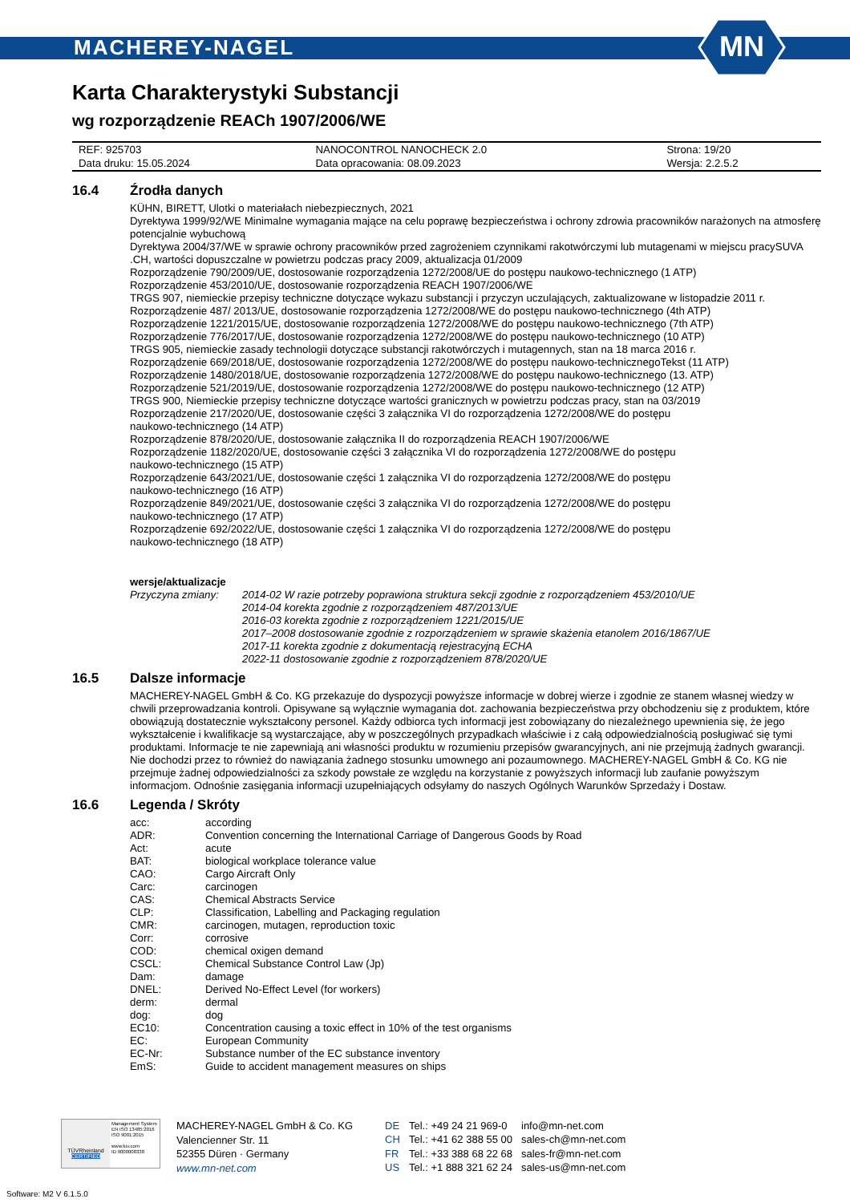MACHEREY-NAGEL
MN
Karta Charakterystyki Substancji
wg rozporządzenie REACh 1907/2006/WE
| REF: 925703 | NANOCONTROL NANOCHECK 2.0 | Strona: 19/20 |
| Data druku: 15.05.2024 | Data opracowania: 08.09.2023 | Wersja: 2.2.5.2 |
16.4 Źrodła danych
KÜHN, BIRETT, Ulotki o materiałach niebezpiecznych, 2021
Dyrektywa 1999/92/WE Minimalne wymagania mające na celu poprawę bezpieczeństwa i ochrony zdrowia pracowników narażonych na atmosferę potencjalnie wybuchową
Dyrektywa 2004/37/WE w sprawie ochrony pracowników przed zagrożeniem czynnikami rakotwórczymi lub mutagenami w miejscu pracySUVA .CH, wartości dopuszczalne w powietrzu podczas pracy 2009, aktualizacja 01/2009
Rozporządzenie 790/2009/UE, dostosowanie rozporządzenia 1272/2008/UE do postępu naukowo-technicznego (1 ATP)
Rozporządzenie 453/2010/UE, dostosowanie rozporządzenia REACH 1907/2006/WE
TRGS 907, niemieckie przepisy techniczne dotyczące wykazu substancji i przyczyn uczulających, zaktualizowane w listopadzie 2011 r.
Rozporządzenie 487/ 2013/UE, dostosowanie rozporządzenia 1272/2008/WE do postępu naukowo-technicznego (4th ATP)
Rozporządzenie 1221/2015/UE, dostosowanie rozporządzenia 1272/2008/WE do postępu naukowo-technicznego (7th ATP)
Rozporządzenie 776/2017/UE, dostosowanie rozporządzenia 1272/2008/WE do postępu naukowo-technicznego (10 ATP)
TRGS 905, niemieckie zasady technologii dotyczące substancji rakotwórczych i mutagennych, stan na 18 marca 2016 r.
Rozporządzenie 669/2018/UE, dostosowanie rozporządzenia 1272/2008/WE do postępu naukowo-technicznegoTekst (11 ATP)
Rozporządzenie 1480/2018/UE, dostosowanie rozporządzenia 1272/2008/WE do postępu naukowo-technicznego (13. ATP)
Rozporządzenie 521/2019/UE, dostosowanie rozporządzenia 1272/2008/WE do postępu naukowo-technicznego (12 ATP)
TRGS 900, Niemieckie przepisy techniczne dotyczące wartości granicznych w powietrzu podczas pracy, stan na 03/2019
Rozporządzenie 217/2020/UE, dostosowanie części 3 załącznika VI do rozporządzenia 1272/2008/WE do postępu
naukowo-technicznego (14 ATP)
Rozporządzenie 878/2020/UE, dostosowanie załącznika II do rozporządzenia REACH 1907/2006/WE
Rozporządzenie 1182/2020/UE, dostosowanie części 3 załącznika VI do rozporządzenia 1272/2008/WE do postępu
naukowo-technicznego (15 ATP)
Rozporządzenie 643/2021/UE, dostosowanie części 1 załącznika VI do rozporządzenia 1272/2008/WE do postępu
naukowo-technicznego (16 ATP)
Rozporządzenie 849/2021/UE, dostosowanie części 3 załącznika VI do rozporządzenia 1272/2008/WE do postępu
naukowo-technicznego (17 ATP)
Rozporządzenie 692/2022/UE, dostosowanie części 1 załącznika VI do rozporządzenia 1272/2008/WE do postępu
naukowo-technicznego (18 ATP)
wersje/aktualizacje
| Przyczyna zmiany: | 2014-02 W razie potrzeby poprawiona struktura sekcji zgodnie z rozporządzeniem 453/2010/UE 2014-04 korekta zgodnie z rozporządzeniem 487/2013/UE 2016-03 korekta zgodnie z rozporządzeniem 1221/2015/UE 2017–2008 dostosowanie zgodnie z rozporządzeniem w sprawie skażenia etanolem 2016/1867/UE 2017-11 korekta zgodnie z dokumentacją rejestracyjną ECHA 2022-11 dostosowanie zgodnie z rozporządzeniem 878/2020/UE |
16.5 Dalsze informacje
MACHEREY-NAGEL GmbH & Co. KG przekazuje do dyspozycji powyższe informacje w dobrej wierze i zgodnie ze stanem własnej wiedzy w chwili przeprowadzania kontroli. Opisywane są wyłącznie wymagania dot. zachowania bezpieczeństwa przy obchodzeniu się z produktem, które obowiązują dostatecznie wykształcony personel. Każdy odbiorca tych informacji jest zobowiązany do niezależnego upewnienia się, że jego wykształcenie i kwalifikacje są wystarczające, aby w poszczególnych przypadkach właściwie i z całą odpowiedzialnością posługiwać się tymi produktami. Informacje te nie zapewniają ani własności produktu w rozumieniu przepisów gwarancyjnych, ani nie przejmują żadnych gwarancji. Nie dochodzi przez to również do nawiązania żadnego stosunku umownego ani pozaumownego. MACHEREY-NAGEL GmbH & Co. KG nie przejmuje żadnej odpowiedzialności za szkody powstałe ze względu na korzystanie z powyższych informacji lub zaufanie powyższym informacjom. Odnośnie zasięgania informacji uzupełniających odsyłamy do naszych Ogólnych Warunków Sprzedaży i Dostaw.
16.6 Legenda / Skróty
| acc: | according |
| ADR: | Convention concerning the International Carriage of Dangerous Goods by Road |
| Act: | acute |
| BAT: | biological workplace tolerance value |
| CAO: | Cargo Aircraft Only |
| Carc: | carcinogen |
| CAS: | Chemical Abstracts Service |
| CLP: | Classification, Labelling and Packaging regulation |
| CMR: | carcinogen, mutagen, reproduction toxic |
| Corr: | corrosive |
| COD: | chemical oxigen demand |
| CSCL: | Chemical Substance Control Law (Jp) |
| Dam: | damage |
| DNEL: | Derived No-Effect Level (for workers) |
| derm: | dermal |
| dog: | dog |
| EC10: | Concentration causing a toxic effect in 10% of the test organisms |
| EC: | European Community |
| EC-Nr: | Substance number of the EC substance inventory |
| EmS: | Guide to accident management measures on ships |
TÜVRheinland
CERTIFIED
Management System
EN ISO 13485:2016
ISO 9001:2015
www.tuv.com
ID 9000008338
MACHEREY-NAGEL GmbH & Co. KG
Valencienner Str. 11
52355 Düren · Germany
www.mn-net.com
| DE | Tel.: +49 24 21 969-0 | info@mn-net.com |
| CH | Tel.: +41 62 388 55 00 | sales-ch@mn-net.com |
| FR | Tel.: +33 388 68 22 68 | sales-fr@mn-net.com |
| US | Tel.: +1 888 321 62 24 | sales-us@mn-net.com |
Software: M2 V 6.1.5.0